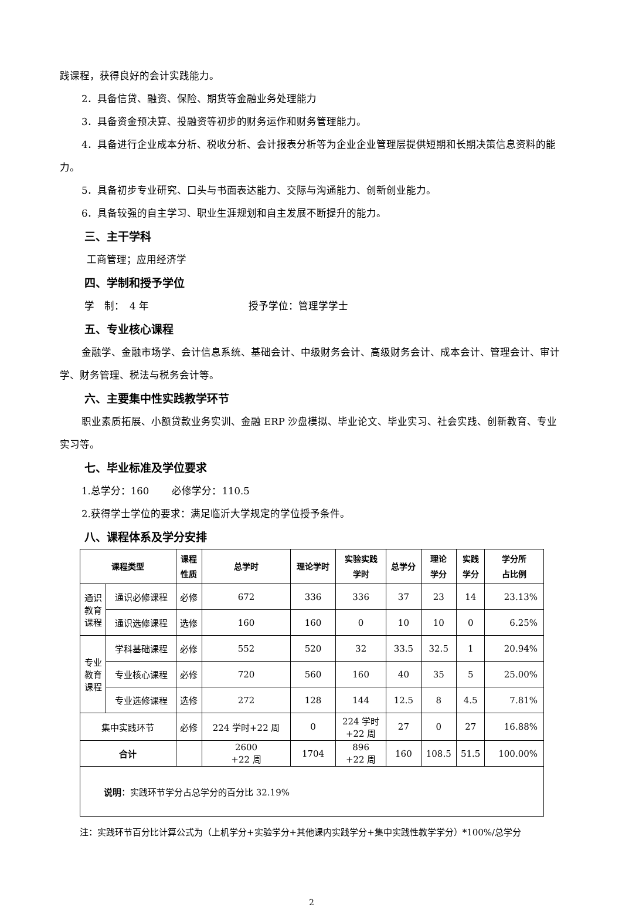践课程，获得良好的会计实践能力。
2．具备信贷、融资、保险、期货等金融业务处理能力
3．具备资金预决算、投融资等初步的财务运作和财务管理能力。
4．具备进行企业成本分析、税收分析、会计报表分析等为企业企业管理层提供短期和长期决策信息资料的能力。
5．具备初步专业研究、口头与书面表达能力、交际与沟通能力、创新创业能力。
6．具备较强的自主学习、职业生涯规划和自主发展不断提升的能力。
三、主干学科
工商管理；应用经济学
四、学制和授予学位
学　制：　4 年 授予学位：管理学学士
五、专业核心课程
金融学、金融市场学、会计信息系统、基础会计、中级财务会计、高级财务会计、成本会计、管理会计、审计学、财务管理、税法与税务会计等。
六、主要集中性实践教学环节
职业素质拓展、小额贷款业务实训、金融 ERP 沙盘模拟、毕业论文、毕业实习、社会实践、创新教育、专业实习等。
七、毕业标准及学位要求
1.总学分：160　　 必修学分：110.5
2.获得学士学位的要求：满足临沂大学规定的学位授予条件。
八、课程体系及学分安排
| 课程类型 | | 课程 性质 | 总学时 | 理论学时 | 实验实践 学时 | 总学分 | 理论 学分 | 实践 学分 | 学分所 占比例 |
| --- | --- | --- | --- | --- | --- | --- | --- | --- | --- |
| 通识 教育 课程 | 通识必修课程 | 必修 | 672 | 336 | 336 | 37 | 23 | 14 | 23.13% |
| | 通识选修课程 | 选修 | 160 | 160 | 0 | 10 | 10 | 0 | 6.25% |
| 专业 教育 课程 | 学科基础课程 | 必修 | 552 | 520 | 32 | 33.5 | 32.5 | 1 | 20.94% |
| | 专业核心课程 | 必修 | 720 | 560 | 160 | 40 | 35 | 5 | 25.00% |
| | 专业选修课程 | 选修 | 272 | 128 | 144 | 12.5 | 8 | 4.5 | 7.81% |
| 集中实践环节 | | 必修 | 224 学时+22 周 | 0 | 224 学时 +22 周 | 27 | 0 | 27 | 16.88% |
| 合计 | | | 2600 +22 周 | 1704 | 896 +22 周 | 160 | 108.5 | 51.5 | 100.00% |
| 说明 ：实践环节学分占总学分的百分比 32.19% | | | | | | | | | |
注：实践环节百分比计算公式为（上机学分+实验学分+其他课内实践学分+集中实践性教学学分）*100%/总学分
2